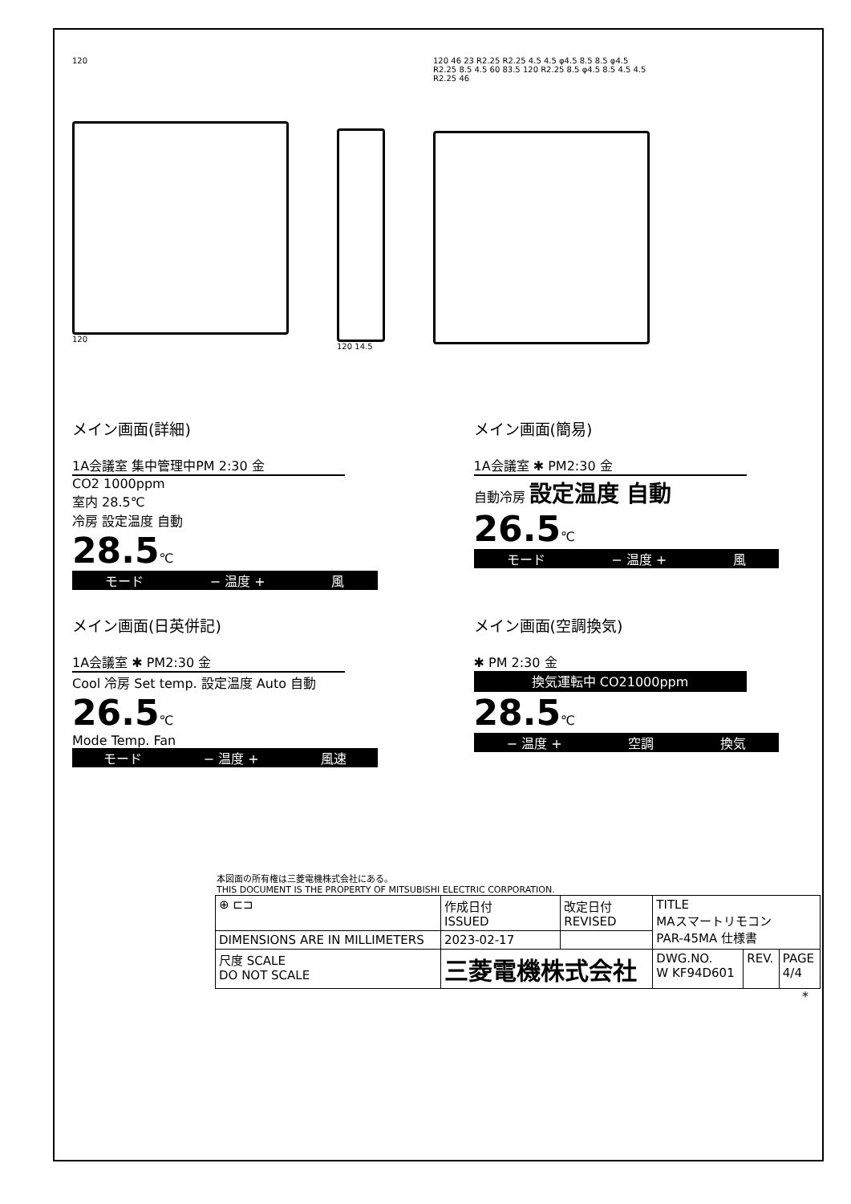120
120
120 14.5 120 46 23 R2.25 R2.25 4.5 4.5 φ4.5 8.5 8.5 φ4.5 R2.25 8.5 4.5 60 83.5 120 R2.25 8.5 φ4.5 8.5 4.5 4.5 R2.25 46
メイン画面(詳細)
1A会議室 集中管理中PM 2:30 金
CO2 1000ppm
室内 28.5℃
冷房 設定温度 自動
28.5℃
モード − 温度 + 風
メイン画面(簡易)
1A会議室 ✱ PM2:30 金
自動冷房 設定温度 自動
26.5℃
モード − 温度 + 風
メイン画面(日英併記)
1A会議室 ✱ PM2:30 金
Cool 冷房 Set temp. 設定温度 Auto 自動
26.5℃
Mode Temp. Fan
モード − 温度 + 風速
メイン画面(空調換気)
✱ PM 2:30 金
換気運転中 CO21000ppm
28.5℃
− 温度 + 空調 換気
本図面の所有権は三菱電機株式会社にある。
THIS DOCUMENT IS THE PROPERTY OF MITSUBISHI ELECTRIC CORPORATION.
| ⊕ ⊏⊐ | 作成日付 ISSUED | 改定日付 REVISED | TITLE MAスマートリモコン PAR-45MA 仕様書 | | |
| DIMENSIONS ARE IN MILLIMETERS | 2023-02-17 | | | | |
| 尺度 SCALE DO NOT SCALE | 三菱電機株式会社 | | DWG.NO. W KF94D601 | REV. | PAGE 4/4 |
*